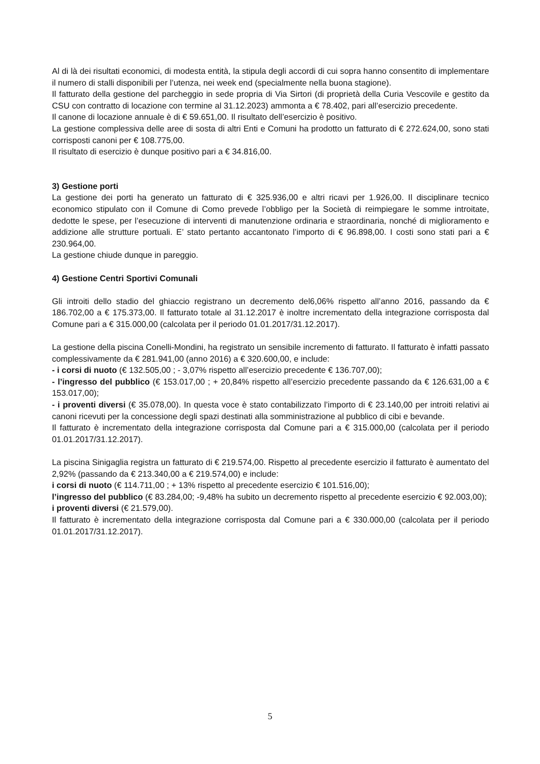Al di là dei risultati economici, di modesta entità, la stipula degli accordi di cui sopra hanno consentito di implementare il numero di stalli disponibili per l’utenza, nei week end (specialmente nella buona stagione).
Il fatturato della gestione del parcheggio in sede propria di Via Sirtori (di proprietà della Curia Vescovile e gestito da CSU con contratto di locazione con termine al 31.12.2023) ammonta a € 78.402, pari all’esercizio precedente.
Il canone di locazione annuale è di € 59.651,00. Il risultato dell’esercizio è positivo.
La gestione complessiva delle aree di sosta di altri Enti e Comuni ha prodotto un fatturato di € 272.624,00, sono stati corrisposti canoni per € 108.775,00.
Il risultato di esercizio è dunque positivo pari a € 34.816,00.
3) Gestione porti
La gestione dei porti ha generato un fatturato di € 325.936,00 e altri ricavi per 1.926,00. Il disciplinare tecnico economico stipulato con il Comune di Como prevede l’obbligo per la Società di reimpiegare le somme introitate, dedotte le spese, per l’esecuzione di interventi di manutenzione ordinaria e straordinaria, nonché di miglioramento e addizione alle strutture portuali. E’ stato pertanto accantonato l’importo di € 96.898,00. I costi sono stati pari a € 230.964,00.
La gestione chiude dunque in pareggio.
4) Gestione Centri Sportivi Comunali
Gli introiti dello stadio del ghiaccio registrano un decremento del6,06% rispetto all’anno 2016, passando da € 186.702,00 a € 175.373,00. Il fatturato totale al 31.12.2017 è inoltre incrementato della integrazione corrisposta dal Comune pari a € 315.000,00 (calcolata per il periodo 01.01.2017/31.12.2017).
La gestione della piscina Conelli-Mondini, ha registrato un sensibile incremento di fatturato. Il fatturato è infatti passato complessivamente da € 281.941,00 (anno 2016) a € 320.600,00, e include:
- i corsi di nuoto (€ 132.505,00 ; - 3,07% rispetto all’esercizio precedente € 136.707,00);
- l’ingresso del pubblico (€ 153.017,00 ; + 20,84% rispetto all’esercizio precedente passando da € 126.631,00 a € 153.017,00);
- i proventi diversi (€ 35.078,00). In questa voce è stato contabilizzato l’importo di € 23.140,00 per introiti relativi ai canoni ricevuti per la concessione degli spazi destinati alla somministrazione al pubblico di cibi e bevande.
Il fatturato è incrementato della integrazione corrisposta dal Comune pari a € 315.000,00 (calcolata per il periodo 01.01.2017/31.12.2017).
La piscina Sinigaglia registra un fatturato di € 219.574,00. Rispetto al precedente esercizio il fatturato è aumentato del 2,92% (passando da € 213.340,00 a € 219.574,00) e include:
i corsi di nuoto (€ 114.711,00 ; + 13% rispetto al precedente esercizio € 101.516,00);
l’ingresso del pubblico (€ 83.284,00; -9,48% ha subito un decremento rispetto al precedente esercizio € 92.003,00);
i proventi diversi (€ 21.579,00).
Il fatturato è incrementato della integrazione corrisposta dal Comune pari a € 330.000,00 (calcolata per il periodo 01.01.2017/31.12.2017).
5